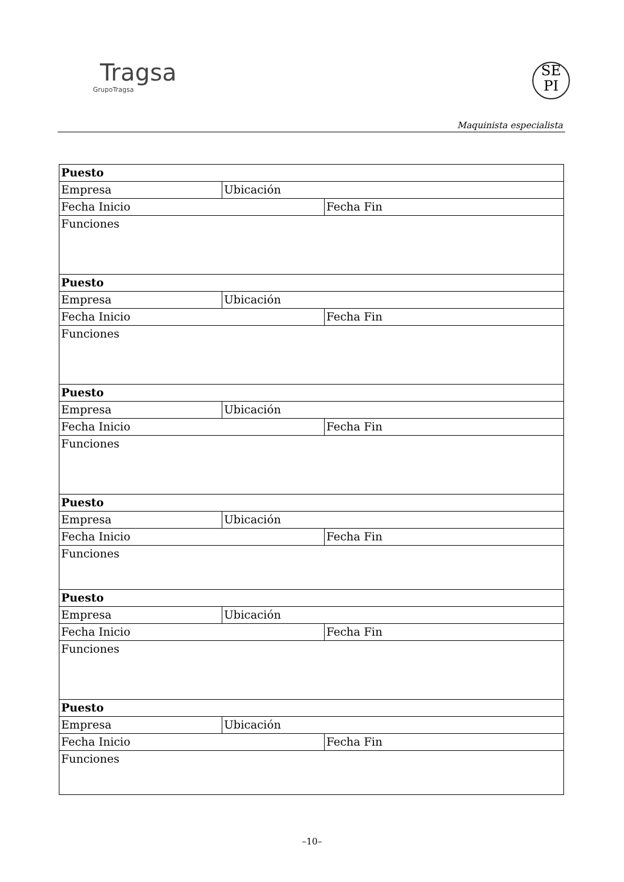Tragsa
GrupoTragsa
SE
PI
Maquinista especialista
| Puesto | | |
| Empresa | Ubicación | |
| Fecha Inicio | | Fecha Fin |
| Funciones | | |
| Puesto | | |
| Empresa | Ubicación | |
| Fecha Inicio | | Fecha Fin |
| Funciones | | |
| Puesto | | |
| Empresa | Ubicación | |
| Fecha Inicio | | Fecha Fin |
| Funciones | | |
| Puesto | | |
| Empresa | Ubicación | |
| Fecha Inicio | | Fecha Fin |
| Funciones | | |
| Puesto | | |
| Empresa | Ubicación | |
| Fecha Inicio | | Fecha Fin |
| Funciones | | |
| Puesto | | |
| Empresa | Ubicación | |
| Fecha Inicio | | Fecha Fin |
| Funciones | | |
–10–